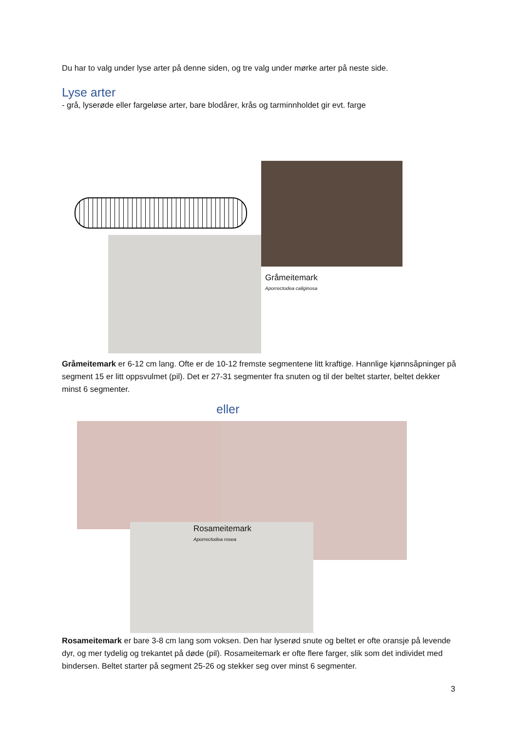Du har to valg under lyse arter på denne siden, og tre valg under mørke arter på neste side.
Lyse arter
- grå, lyserøde eller fargeløse arter, bare blodårer, krås og tarminnholdet gir evt. farge
Gråmeitemark
Aporrectodea caliginosa
Gråmeitemark er 6-12 cm lang. Ofte er de 10-12 fremste segmentene litt kraftige. Hannlige kjønnsåpninger på segment 15 er litt oppsvulmet (pil). Det er 27-31 segmenter fra snuten og til der beltet starter, beltet dekker minst 6 segmenter.
eller
Rosameitemark
Aporrectodea rosea
Rosameitemark er bare 3-8 cm lang som voksen. Den har lyserød snute og beltet er ofte oransje på levende dyr, og mer tydelig og trekantet på døde (pil). Rosameitemark er ofte flere farger, slik som det individet med bindersen. Beltet starter på segment 25-26 og stekker seg over minst 6 segmenter.
3